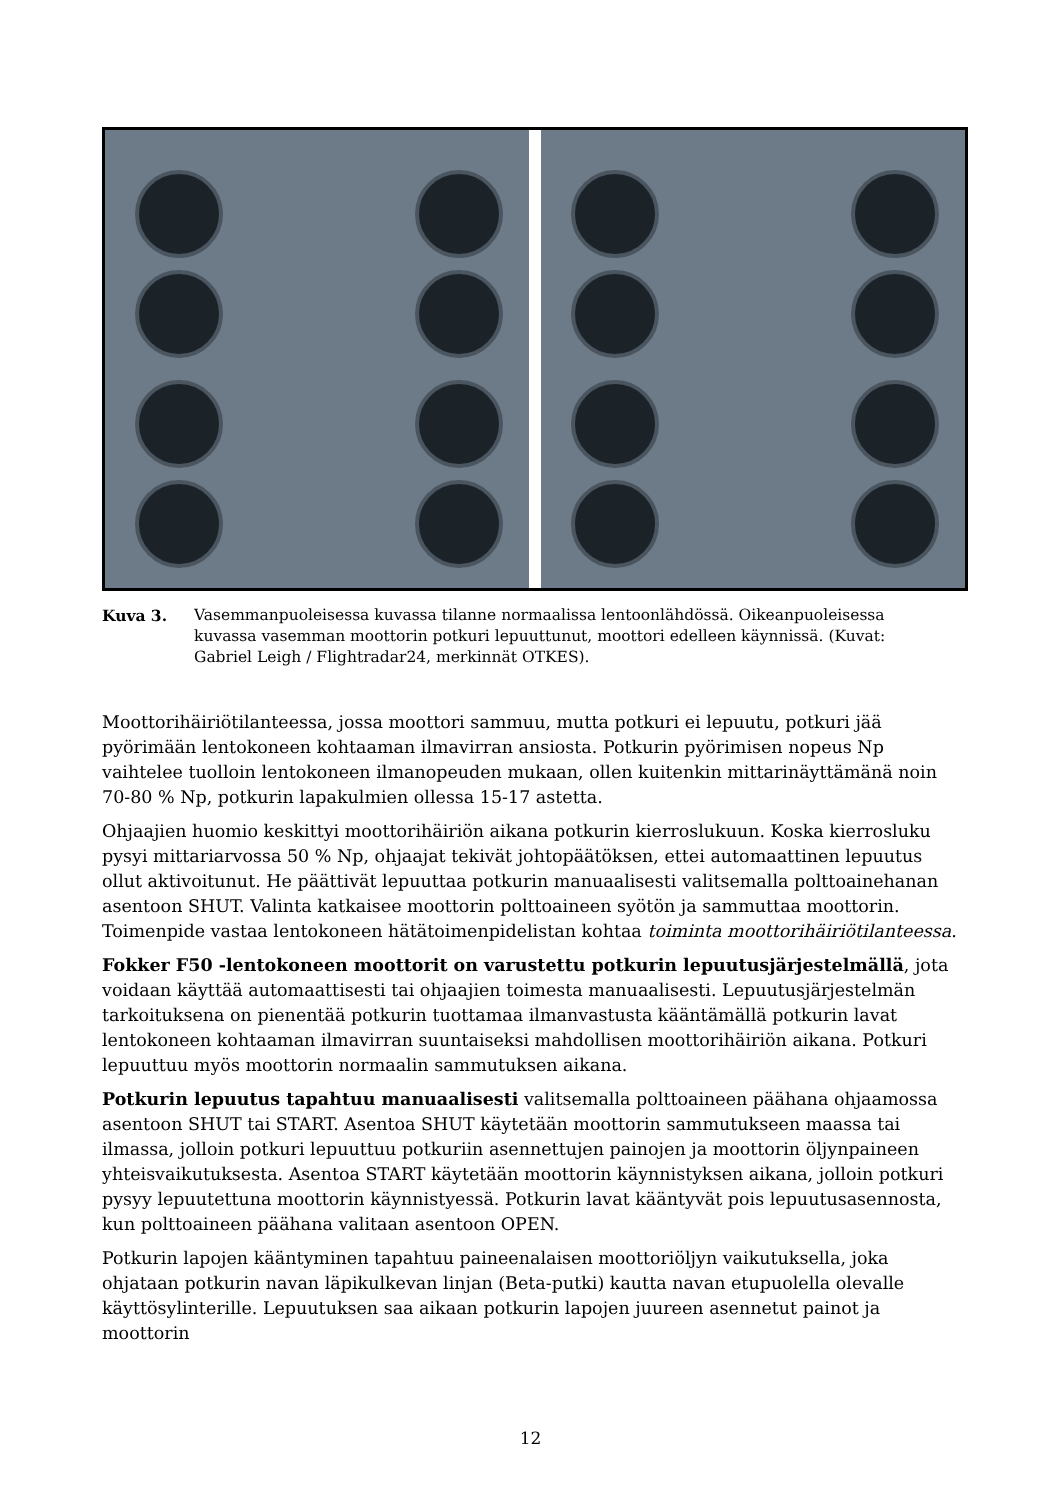Kuva 3. Vasemmanpuoleisessa kuvassa tilanne normaalissa lentoonlähdössä. Oikeanpuoleisessa kuvassa vasemman moottorin potkuri lepuuttunut, moottori edelleen käynnissä. (Kuvat: Gabriel Leigh / Flightradar24, merkinnät OTKES).
Moottorihäiriötilanteessa, jossa moottori sammuu, mutta potkuri ei lepuutu, potkuri jää pyörimään lentokoneen kohtaaman ilmavirran ansiosta. Potkurin pyörimisen nopeus Np vaihtelee tuolloin lentokoneen ilmanopeuden mukaan, ollen kuitenkin mittarinäyttämänä noin 70-80 % Np, potkurin lapakulmien ollessa 15-17 astetta.
Ohjaajien huomio keskittyi moottorihäiriön aikana potkurin kierroslukuun. Koska kierrosluku pysyi mittariarvossa 50 % Np, ohjaajat tekivät johtopäätöksen, ettei automaattinen lepuutus ollut aktivoitunut. He päättivät lepuuttaa potkurin manuaalisesti valitsemalla polttoainehanan asentoon SHUT. Valinta katkaisee moottorin polttoaineen syötön ja sammuttaa moottorin. Toimenpide vastaa lentokoneen hätätoimenpidelistan kohtaa toiminta moottorihäiriötilanteessa.
Fokker F50 -lentokoneen moottorit on varustettu potkurin lepuutusjärjestelmällä, jota voidaan käyttää automaattisesti tai ohjaajien toimesta manuaalisesti. Lepuutusjärjestelmän tarkoituksena on pienentää potkurin tuottamaa ilmanvastusta kääntämällä potkurin lavat lentokoneen kohtaaman ilmavirran suuntaiseksi mahdollisen moottorihäiriön aikana. Potkuri lepuuttuu myös moottorin normaalin sammutuksen aikana.
Potkurin lepuutus tapahtuu manuaalisesti valitsemalla polttoaineen päähana ohjaamossa asentoon SHUT tai START. Asentoa SHUT käytetään moottorin sammutukseen maassa tai ilmassa, jolloin potkuri lepuuttuu potkuriin asennettujen painojen ja moottorin öljynpaineen yhteisvaikutuksesta. Asentoa START käytetään moottorin käynnistyksen aikana, jolloin potkuri pysyy lepuutettuna moottorin käynnistyessä. Potkurin lavat kääntyvät pois lepuutusasennosta, kun polttoaineen päähana valitaan asentoon OPEN.
Potkurin lapojen kääntyminen tapahtuu paineenalaisen moottoriöljyn vaikutuksella, joka ohjataan potkurin navan läpikulkevan linjan (Beta-putki) kautta navan etupuolella olevalle käyttösylinterille. Lepuutuksen saa aikaan potkurin lapojen juureen asennetut painot ja moottorin
12